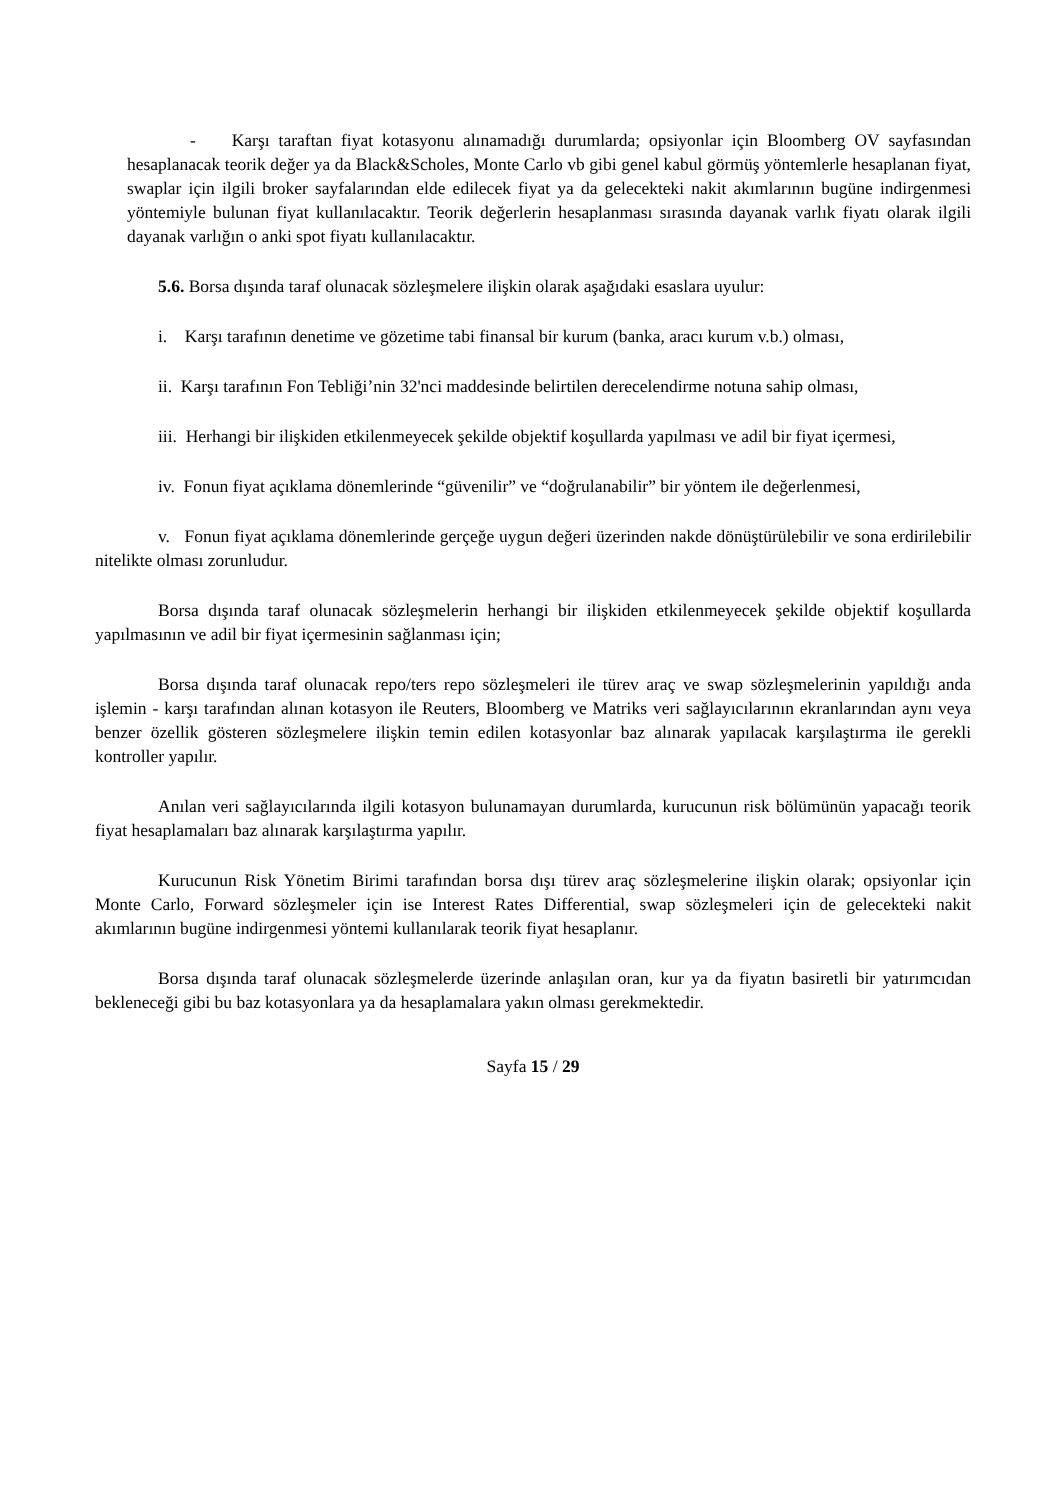- Karşı taraftan fiyat kotasyonu alınamadığı durumlarda; opsiyonlar için Bloomberg OV sayfasından hesaplanacak teorik değer ya da Black&Scholes, Monte Carlo vb gibi genel kabul görmüş yöntemlerle hesaplanan fiyat, swaplar için ilgili broker sayfalarından elde edilecek fiyat ya da gelecekteki nakit akımlarının bugüne indirgenmesi yöntemiyle bulunan fiyat kullanılacaktır. Teorik değerlerin hesaplanması sırasında dayanak varlık fiyatı olarak ilgili dayanak varlığın o anki spot fiyatı kullanılacaktır.
5.6. Borsa dışında taraf olunacak sözleşmelere ilişkin olarak aşağıdaki esaslara uyulur:
i. Karşı tarafının denetime ve gözetime tabi finansal bir kurum (banka, aracı kurum v.b.) olması,
ii. Karşı tarafının Fon Tebliği’nin 32'nci maddesinde belirtilen derecelendirme notuna sahip olması,
iii. Herhangi bir ilişkiden etkilenmeyecek şekilde objektif koşullarda yapılması ve adil bir fiyat içermesi,
iv. Fonun fiyat açıklama dönemlerinde “güvenilir” ve “doğrulanabilir” bir yöntem ile değerlenmesi,
v. Fonun fiyat açıklama dönemlerinde gerçeğe uygun değeri üzerinden nakde dönüştürülebilir ve sona erdirilebilir nitelikte olması zorunludur.
Borsa dışında taraf olunacak sözleşmelerin herhangi bir ilişkiden etkilenmeyecek şekilde objektif koşullarda yapılmasının ve adil bir fiyat içermesinin sağlanması için;
Borsa dışında taraf olunacak repo/ters repo sözleşmeleri ile türev araç ve swap sözleşmelerinin yapıldığı anda işlemin - karşı tarafından alınan kotasyon ile Reuters, Bloomberg ve Matriks veri sağlayıcılarının ekranlarından aynı veya benzer özellik gösteren sözleşmelere ilişkin temin edilen kotasyonlar baz alınarak yapılacak karşılaştırma ile gerekli kontroller yapılır.
Anılan veri sağlayıcılarında ilgili kotasyon bulunamayan durumlarda, kurucunun risk bölümünün yapacağı teorik fiyat hesaplamaları baz alınarak karşılaştırma yapılır.
Kurucunun Risk Yönetim Birimi tarafından borsa dışı türev araç sözleşmelerine ilişkin olarak; opsiyonlar için Monte Carlo, Forward sözleşmeler için ise Interest Rates Differential, swap sözleşmeleri için de gelecekteki nakit akımlarının bugüne indirgenmesi yöntemi kullanılarak teorik fiyat hesaplanır.
Borsa dışında taraf olunacak sözleşmelerde üzerinde anlaşılan oran, kur ya da fiyatın basiretli bir yatırımcıdan bekleneceği gibi bu baz kotasyonlara ya da hesaplamalara yakın olması gerekmektedir.
Sayfa 15 / 29